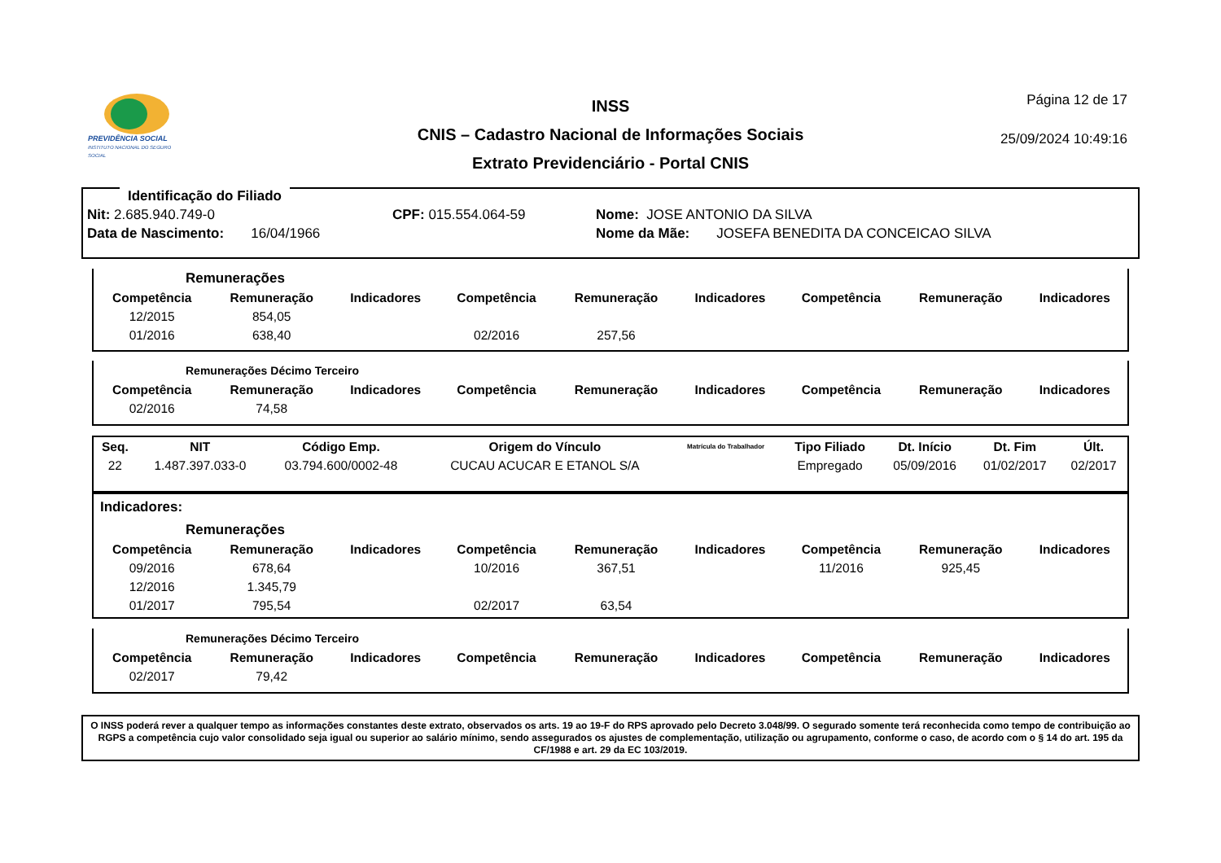PREVIDÊNCIA SOCIAL
INSTITUTO NACIONAL DO SEGURO SOCIAL
INSS
CNIS – Cadastro Nacional de Informações Sociais
Extrato Previdenciário - Portal CNIS
Página 12 de 17
25/09/2024 10:49:16
Identificação do Filiado
Nit: 2.685.940.749-0 CPF: 015.554.064-59 Nome: JOSE ANTONIO DA SILVA
Data de Nascimento: 16/04/1966 Nome da Mãe: JOSEFA BENEDITA DA CONCEICAO SILVA
Remunerações
| Competência | Remuneração | Indicadores | Competência | Remuneração | Indicadores | Competência | Remuneração | Indicadores |
| --- | --- | --- | --- | --- | --- | --- | --- | --- |
| 12/2015 | 854,05 | | | | | | | |
| 01/2016 | 638,40 | | 02/2016 | 257,56 | | | | |
Remunerações Décimo Terceiro
| Competência | Remuneração | Indicadores | Competência | Remuneração | Indicadores | Competência | Remuneração | Indicadores |
| --- | --- | --- | --- | --- | --- | --- | --- | --- |
| 02/2016 | 74,58 | | | | | | | |
| Seq. | NIT | Código Emp. | Origem do Vínculo | Matrícula do Trabalhador | Tipo Filiado | Dt. Início | Dt. Fim | Últ. |
| --- | --- | --- | --- | --- | --- | --- | --- | --- |
| 22 | 1.487.397.033-0 | 03.794.600/0002-48 | CUCAU ACUCAR E ETANOL S/A | | Empregado | 05/09/2016 | 01/02/2017 | 02/2017 |
Indicadores:
Remunerações
| Competência | Remuneração | Indicadores | Competência | Remuneração | Indicadores | Competência | Remuneração | Indicadores |
| --- | --- | --- | --- | --- | --- | --- | --- | --- |
| 09/2016 | 678,64 | | 10/2016 | 367,51 | | 11/2016 | 925,45 | |
| 12/2016 | 1.345,79 | | | | | | | |
| 01/2017 | 795,54 | | 02/2017 | 63,54 | | | | |
Remunerações Décimo Terceiro
| Competência | Remuneração | Indicadores | Competência | Remuneração | Indicadores | Competência | Remuneração | Indicadores |
| --- | --- | --- | --- | --- | --- | --- | --- | --- |
| 02/2017 | 79,42 | | | | | | | |
O INSS poderá rever a qualquer tempo as informações constantes deste extrato, observados os arts. 19 ao 19-F do RPS aprovado pelo Decreto 3.048/99. O segurado somente terá reconhecida como tempo de contribuição ao RGPS a competência cujo valor consolidado seja igual ou superior ao salário mínimo, sendo assegurados os ajustes de complementação, utilização ou agrupamento, conforme o caso, de acordo com o § 14 do art. 195 da CF/1988 e art. 29 da EC 103/2019.